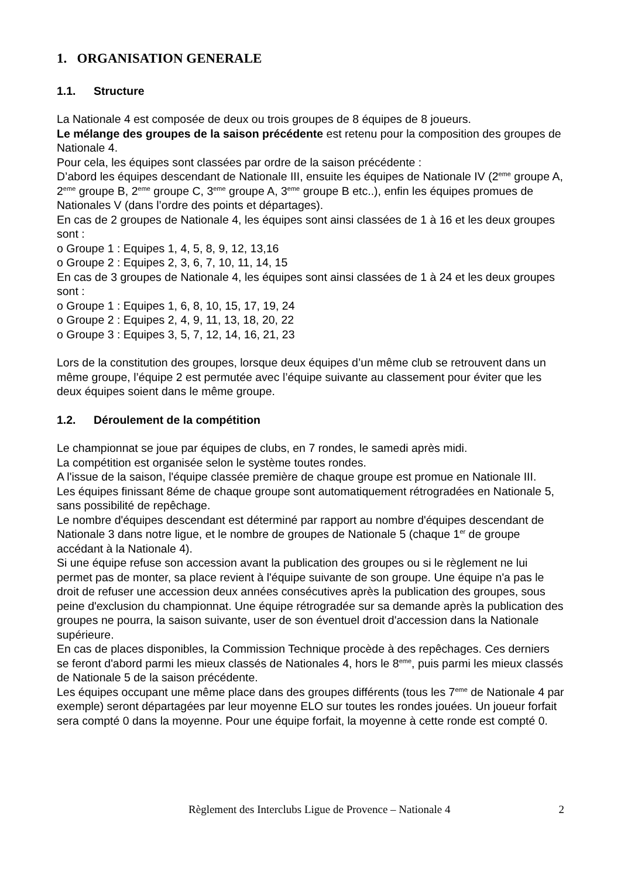1. ORGANISATION GENERALE
1.1. Structure
La Nationale 4 est composée de deux ou trois groupes de 8 équipes de 8 joueurs.
Le mélange des groupes de la saison précédente est retenu pour la composition des groupes de Nationale 4.
Pour cela, les équipes sont classées par ordre de la saison précédente :
D’abord les équipes descendant de Nationale III, ensuite les équipes de Nationale IV (2<sup>eme</sup> groupe A, 2<sup>eme</sup> groupe B, 2<sup>eme</sup> groupe C, 3<sup>eme</sup> groupe A, 3<sup>eme</sup> groupe B etc..), enfin les équipes promues de Nationales V (dans l’ordre des points et départages).
En cas de 2 groupes de Nationale 4, les équipes sont ainsi classées de 1 à 16 et les deux groupes sont :
o Groupe 1 : Equipes 1, 4, 5, 8, 9, 12, 13,16
o Groupe 2 : Equipes 2, 3, 6, 7, 10, 11, 14, 15
En cas de 3 groupes de Nationale 4, les équipes sont ainsi classées de 1 à 24 et les deux groupes sont :
o Groupe 1 : Equipes 1, 6, 8, 10, 15, 17, 19, 24
o Groupe 2 : Equipes 2, 4, 9, 11, 13, 18, 20, 22
o Groupe 3 : Equipes 3, 5, 7, 12, 14, 16, 21, 23
Lors de la constitution des groupes, lorsque deux équipes d’un même club se retrouvent dans un même groupe, l’équipe 2 est permutée avec l’équipe suivante au classement pour éviter que les deux équipes soient dans le même groupe.
1.2. Déroulement de la compétition
Le championnat se joue par équipes de clubs, en 7 rondes, le samedi après midi.
La compétition est organisée selon le système toutes rondes.
A l'issue de la saison, l'équipe classée première de chaque groupe est promue en Nationale III.
Les équipes finissant 8éme de chaque groupe sont automatiquement rétrogradées en Nationale 5, sans possibilité de repêchage.
Le nombre d'équipes descendant est déterminé par rapport au nombre d'équipes descendant de Nationale 3 dans notre ligue, et le nombre de groupes de Nationale 5 (chaque 1<sup>er</sup> de groupe accédant à la Nationale 4).
Si une équipe refuse son accession avant la publication des groupes ou si le règlement ne lui permet pas de monter, sa place revient à l'équipe suivante de son groupe. Une équipe n'a pas le droit de refuser une accession deux années consécutives après la publication des groupes, sous peine d'exclusion du championnat. Une équipe rétrogradée sur sa demande après la publication des groupes ne pourra, la saison suivante, user de son éventuel droit d'accession dans la Nationale supérieure.
En cas de places disponibles, la Commission Technique procède à des repêchages. Ces derniers se feront d'abord parmi les mieux classés de Nationales 4, hors le 8<sup>eme</sup>, puis parmi les mieux classés de Nationale 5 de la saison précédente.
Les équipes occupant une même place dans des groupes différents (tous les 7<sup>eme</sup> de Nationale 4 par exemple) seront départagées par leur moyenne ELO sur toutes les rondes jouées. Un joueur forfait sera compté 0 dans la moyenne. Pour une équipe forfait, la moyenne à cette ronde est compté 0.
Règlement des Interclubs Ligue de Provence – Nationale 4 2